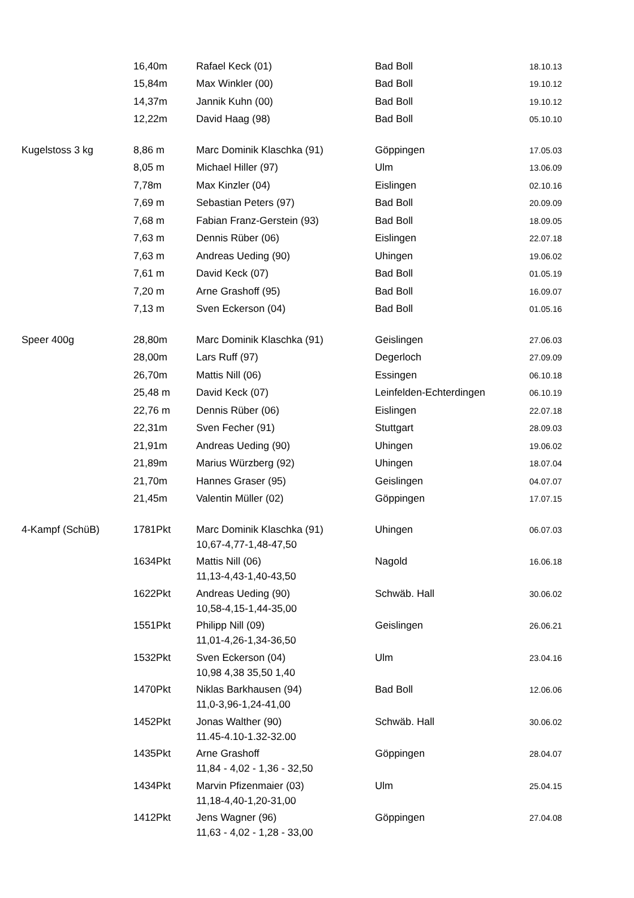| | 16,40m | Rafael Keck (01) | Bad Boll | 18.10.13 |
| | 15,84m | Max Winkler (00) | Bad Boll | 19.10.12 |
| | 14,37m | Jannik Kuhn (00) | Bad Boll | 19.10.12 |
| | 12,22m | David Haag (98) | Bad Boll | 05.10.10 |
| Kugelstoss 3 kg | 8,86 m | Marc Dominik Klaschka (91) | Göppingen | 17.05.03 |
| | 8,05 m | Michael Hiller (97) | Ulm | 13.06.09 |
| | 7,78m | Max Kinzler (04) | Eislingen | 02.10.16 |
| | 7,69 m | Sebastian Peters (97) | Bad Boll | 20.09.09 |
| | 7,68 m | Fabian Franz-Gerstein (93) | Bad Boll | 18.09.05 |
| | 7,63 m | Dennis Rüber (06) | Eislingen | 22.07.18 |
| | 7,63 m | Andreas Ueding (90) | Uhingen | 19.06.02 |
| | 7,61 m | David Keck (07) | Bad Boll | 01.05.19 |
| | 7,20 m | Arne Grashoff (95) | Bad Boll | 16.09.07 |
| | 7,13 m | Sven Eckerson (04) | Bad Boll | 01.05.16 |
| Speer 400g | 28,80m | Marc Dominik Klaschka (91) | Geislingen | 27.06.03 |
| | 28,00m | Lars Ruff (97) | Degerloch | 27.09.09 |
| | 26,70m | Mattis Nill (06) | Essingen | 06.10.18 |
| | 25,48 m | David Keck (07) | Leinfelden-Echterdingen | 06.10.19 |
| | 22,76 m | Dennis Rüber (06) | Eislingen | 22.07.18 |
| | 22,31m | Sven Fecher (91) | Stuttgart | 28.09.03 |
| | 21,91m | Andreas Ueding (90) | Uhingen | 19.06.02 |
| | 21,89m | Marius Würzberg (92) | Uhingen | 18.07.04 |
| | 21,70m | Hannes Graser (95) | Geislingen | 04.07.07 |
| | 21,45m | Valentin Müller (02) | Göppingen | 17.07.15 |
| 4-Kampf (SchüB) | 1781Pkt | Marc Dominik Klaschka (91) | Uhingen | 06.07.03 |
| | | 10,67-4,77-1,48-47,50 | | |
| | 1634Pkt | Mattis Nill (06) | Nagold | 16.06.18 |
| | | 11,13-4,43-1,40-43,50 | | |
| | 1622Pkt | Andreas Ueding (90) | Schwäb. Hall | 30.06.02 |
| | | 10,58-4,15-1,44-35,00 | | |
| | 1551Pkt | Philipp Nill (09) | Geislingen | 26.06.21 |
| | | 11,01-4,26-1,34-36,50 | | |
| | 1532Pkt | Sven Eckerson (04) | Ulm | 23.04.16 |
| | | 10,98 4,38 35,50 1,40 | | |
| | 1470Pkt | Niklas Barkhausen (94) | Bad Boll | 12.06.06 |
| | | 11,0-3,96-1,24-41,00 | | |
| | 1452Pkt | Jonas Walther (90) | Schwäb. Hall | 30.06.02 |
| | | 11.45-4.10-1.32-32.00 | | |
| | 1435Pkt | Arne Grashoff | Göppingen | 28.04.07 |
| | | 11,84 - 4,02 - 1,36 - 32,50 | | |
| | 1434Pkt | Marvin Pfizenmaier (03) | Ulm | 25.04.15 |
| | | 11,18-4,40-1,20-31,00 | | |
| | 1412Pkt | Jens Wagner (96) | Göppingen | 27.04.08 |
| | | 11,63 - 4,02 - 1,28 - 33,00 | | |